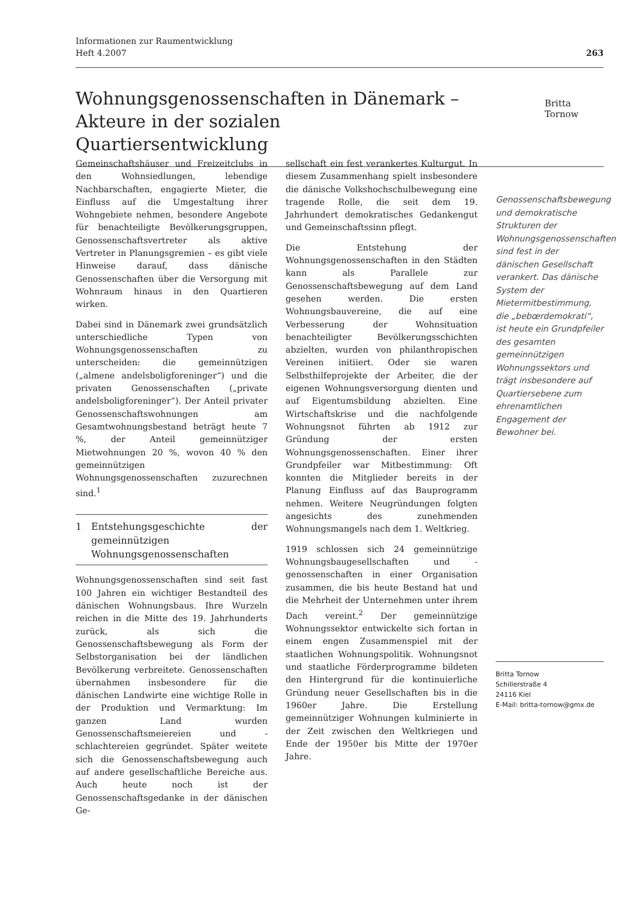Informationen zur Raumentwicklung
Heft 4.2007
263
Wohnungsgenossenschaften in Dänemark – Akteure in der sozialen Quartiersentwicklung
Britta Tornow
Gemeinschaftshäuser und Freizeitclubs in den Wohnsiedlungen, lebendige Nachbarschaften, engagierte Mieter, die Einfluss auf die Umgestaltung ihrer Wohngebiete nehmen, besondere Angebote für benachteiligte Bevölkerungsgruppen, Genossenschaftsvertreter als aktive Vertreter in Planungsgremien – es gibt viele Hinweise darauf, dass dänische Genossenschaften über die Versorgung mit Wohnraum hinaus in den Quartieren wirken.
Dabei sind in Dänemark zwei grundsätzlich unterschiedliche Typen von Wohnungsgenossenschaften zu unterscheiden: die gemeinnützigen („almene andelsboligforeninger“) und die privaten Genossenschaften („private andelsboligforeninger“). Der Anteil privater Genossenschaftswohnungen am Gesamtwohnungsbestand beträgt heute 7 %, der Anteil gemeinnütziger Mietwohnungen 20 %, wovon 40 % den gemeinnützigen Wohnungsgenossenschaften zuzurechnen sind.<sup>1</sup>
1 Entstehungsgeschichte der gemeinnützigen Wohnungsgenossenschaften
Wohnungsgenossenschaften sind seit fast 100 Jahren ein wichtiger Bestandteil des dänischen Wohnungsbaus. Ihre Wurzeln reichen in die Mitte des 19. Jahrhunderts zurück, als sich die Genossenschaftsbewegung als Form der Selbstorganisation bei der ländlichen Bevölkerung verbreitete. Genossenschaften übernahmen insbesondere für die dänischen Landwirte eine wichtige Rolle in der Produktion und Vermarktung: Im ganzen Land wurden Genossenschaftsmeiereien und -schlachtereien gegründet. Später weitete sich die Genossenschaftsbewegung auch auf andere gesellschaftliche Bereiche aus. Auch heute noch ist der Genossenschaftsgedanke in der dänischen Ge-
sellschaft ein fest verankertes Kulturgut. In diesem Zusammenhang spielt insbesondere die dänische Volkshochschulbewegung eine tragende Rolle, die seit dem 19. Jahrhundert demokratisches Gedankengut und Gemeinschaftssinn pflegt.
Die Entstehung der Wohnungsgenossenschaften in den Städten kann als Parallele zur Genossenschaftsbewegung auf dem Land gesehen werden. Die ersten Wohnungsbauvereine, die auf eine Verbesserung der Wohnsituation benachteiligter Bevölkerungsschichten abzielten, wurden von philanthropischen Vereinen initiiert. Oder sie waren Selbsthilfeprojekte der Arbeiter, die der eigenen Wohnungsversorgung dienten und auf Eigentumsbildung abzielten. Eine Wirtschaftskrise und die nachfolgende Wohnungsnot führten ab 1912 zur Gründung der ersten Wohnungsgenossenschaften. Einer ihrer Grundpfeiler war Mitbestimmung: Oft konnten die Mitglieder bereits in der Planung Einfluss auf das Bauprogramm nehmen. Weitere Neugründungen folgten angesichts des zunehmenden Wohnungsmangels nach dem 1. Weltkrieg.
1919 schlossen sich 24 gemeinnützige Wohnungsbaugesellschaften und -genossenschaften in einer Organisation zusammen, die bis heute Bestand hat und die Mehrheit der Unternehmen unter ihrem Dach vereint.<sup>2</sup> Der gemeinnützige Wohnungssektor entwickelte sich fortan in einem engen Zusammenspiel mit der staatlichen Wohnungspolitik. Wohnungsnot und staatliche Förderprogramme bildeten den Hintergrund für die kontinuierliche Gründung neuer Gesellschaften bis in die 1960er Jahre. Die Erstellung gemeinnütziger Wohnungen kulminierte in der Zeit zwischen den Weltkriegen und Ende der 1950er bis Mitte der 1970er Jahre.
Genossenschaftsbewegung und demokratische Strukturen der Wohnungsgenossenschaften sind fest in der dänischen Gesellschaft verankert. Das dänische System der Mietermitbestimmung, die „bebœrdemokrati“, ist heute ein Grundpfeiler des gesamten gemeinnützigen Wohnungssektors und trägt insbesondere auf Quartiersebene zum ehrenamtlichen Engagement der Bewohner bei.
Britta Tornow
Schillerstraße 4
24116 Kiel
E-Mail: britta-tornow@gmx.de